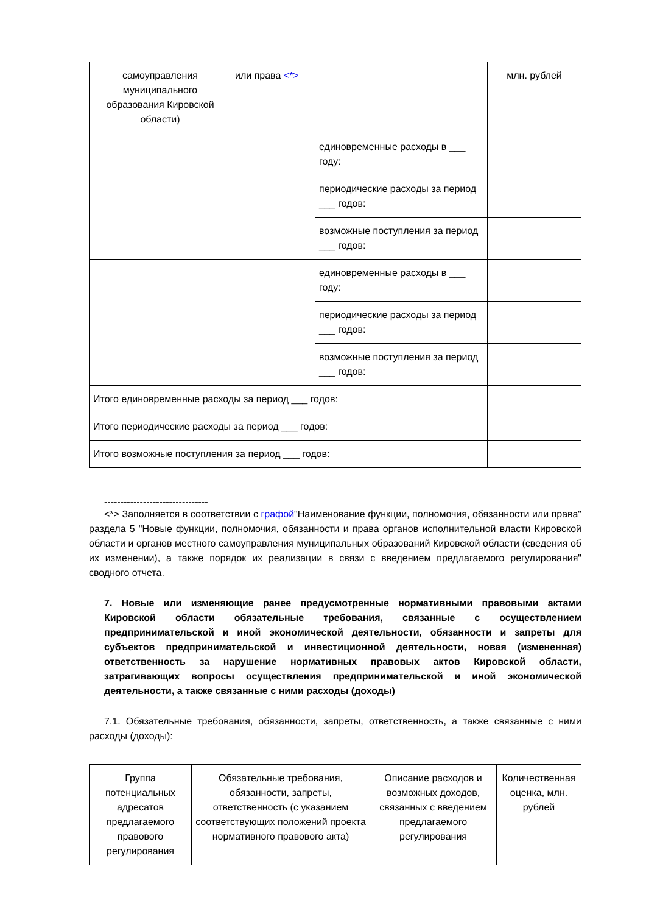| самоуправления муниципального образования Кировской области) | или права <*> | | млн. рублей |
| | | единовременные расходы в ___ году: | |
| | | периодические расходы за период ___ годов: | |
| | | возможные поступления за период ___ годов: | |
| | | единовременные расходы в ___ году: | |
| | | периодические расходы за период ___ годов: | |
| | | возможные поступления за период ___ годов: | |
| Итого единовременные расходы за период ___ годов: | | | |
| Итого периодические расходы за период ___ годов: | | | |
| Итого возможные поступления за период ___ годов: | | | |
--------------------------------
<*> Заполняется в соответствии с графой"Наименование функции, полномочия, обязанности или права" раздела 5 "Новые функции, полномочия, обязанности и права органов исполнительной власти Кировской области и органов местного самоуправления муниципальных образований Кировской области (сведения об их изменении), а также порядок их реализации в связи с введением предлагаемого регулирования" сводного отчета.
7. Новые или изменяющие ранее предусмотренные нормативными правовыми актами Кировской области обязательные требования, связанные с осуществлением предпринимательской и иной экономической деятельности, обязанности и запреты для субъектов предпринимательской и инвестиционной деятельности, новая (измененная) ответственность за нарушение нормативных правовых актов Кировской области, затрагивающих вопросы осуществления предпринимательской и иной экономической деятельности, а также связанные с ними расходы (доходы)
7.1. Обязательные требования, обязанности, запреты, ответственность, а также связанные с ними расходы (доходы):
| Группа потенциальных адресатов предлагаемого правового регулирования | Обязательные требования, обязанности, запреты, ответственность (с указанием соответствующих положений проекта нормативного правового акта) | Описание расходов и возможных доходов, связанных с введением предлагаемого регулирования | Количественная оценка, млн. рублей |